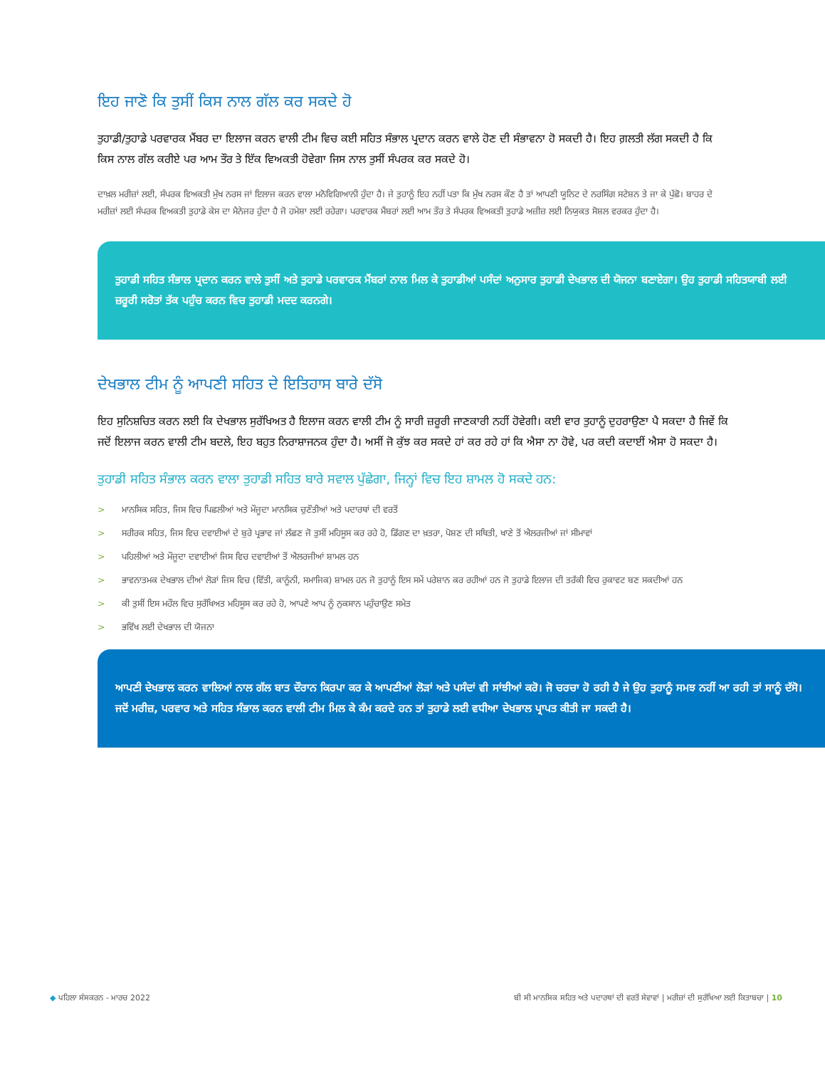ਇਹ ਜਾਣੋ ਕਿ ਤੁਸੀਂ ਕਿਸ ਨਾਲ ਗੱਲ ਕਰ ਸਕਦੇ ਹੋ
ਤੁਹਾਡੀ/ਤੁਹਾਡੇ ਪਰਵਾਰਕ ਮੈਂਬਰ ਦਾ ਇਲਾਜ ਕਰਨ ਵਾਲੀ ਟੀਮ ਵਿਚ ਕਈ ਸਹਿਤ ਸੰਭਾਲ ਪ੍ਰਦਾਨ ਕਰਨ ਵਾਲੇ ਹੋਣ ਦੀ ਸੰਭਾਵਨਾ ਹੋ ਸਕਦੀ ਹੈ। ਇਹ ਗ਼ਲਤੀ ਲੱਗ ਸਕਦੀ ਹੈ ਕਿ ਕਿਸ ਨਾਲ ਗੱਲ ਕਰੀਏ ਪਰ ਆਮ ਤੌਰ ਤੇ ਇੱਕ ਵਿਅਕਤੀ ਹੋਵੇਗਾ ਜਿਸ ਨਾਲ ਤੁਸੀਂ ਸੰਪਰਕ ਕਰ ਸਕਦੇ ਹੋ।
ਦਾਖ਼ਲ ਮਰੀਜ਼ਾਂ ਲਈ, ਸੰਪਰਕ ਵਿਅਕਤੀ ਮੁੱਖ ਨਰਸ ਜਾਂ ਇਲਾਜ ਕਰਨ ਵਾਲਾ ਮਨੋਵਿਗਿਆਨੀ ਹੁੰਦਾ ਹੈ। ਜੇ ਤੁਹਾਨੂੰ ਇਹ ਨਹੀਂ ਪਤਾ ਕਿ ਮੁੱਖ ਨਰਸ ਕੌਣ ਹੈ ਤਾਂ ਆਪਣੀ ਯੂਨਿਟ ਦੇ ਨਰਸਿੰਗ ਸਟੇਸ਼ਨ ਤੇ ਜਾ ਕੇ ਪੁੱਛੋ। ਬਾਹਰ ਦੇ ਮਰੀਜ਼ਾਂ ਲਈ ਸੰਪਰਕ ਵਿਅਕਤੀ ਤੁਹਾਡੇ ਕੇਸ ਦਾ ਮੈਨੇਜਰ ਹੁੰਦਾ ਹੈ ਜੋ ਹਮੇਸ਼ਾ ਲਈ ਰਹੇਗਾ। ਪਰਵਾਰਕ ਮੈਂਬਰਾਂ ਲਈ ਆਮ ਤੌਰ ਤੇ ਸੰਪਰਕ ਵਿਅਕਤੀ ਤੁਹਾਡੇ ਅਜ਼ੀਜ਼ ਲਈ ਨਿਯੁਕਤ ਸੋਸ਼ਲ ਵਰਕਰ ਹੁੰਦਾ ਹੈ।
ਤੁਹਾਡੀ ਸਹਿਤ ਸੰਭਾਲ ਪ੍ਰਦਾਨ ਕਰਨ ਵਾਲੇ ਤੁਸੀਂ ਅਤੇ ਤੁਹਾਡੇ ਪਰਵਾਰਕ ਮੈਂਬਰਾਂ ਨਾਲ ਮਿਲ ਕੇ ਤੁਹਾਡੀਆਂ ਪਸੰਦਾਂ ਅਨੁਸਾਰ ਤੁਹਾਡੀ ਦੇਖਭਾਲ ਦੀ ਯੋਜਨਾ ਬਣਾਏਗਾ। ਉਹ ਤੁਹਾਡੀ ਸਹਿਤਯਾਬੀ ਲਈ ਜ਼ਰੂਰੀ ਸਰੋਤਾਂ ਤੱਕ ਪਹੁੰਚ ਕਰਨ ਵਿਚ ਤੁਹਾਡੀ ਮਦਦ ਕਰਨਗੇ।
ਦੇਖਭਾਲ ਟੀਮ ਨੂੰ ਆਪਣੀ ਸਹਿਤ ਦੇ ਇਤਿਹਾਸ ਬਾਰੇ ਦੱਸੋ
ਇਹ ਸੁਨਿਸ਼ਚਿਤ ਕਰਨ ਲਈ ਕਿ ਦੇਖਭਾਲ ਸੁਰੱਖਿਅਤ ਹੈ ਇਲਾਜ ਕਰਨ ਵਾਲੀ ਟੀਮ ਨੂੰ ਸਾਰੀ ਜ਼ਰੂਰੀ ਜਾਣਕਾਰੀ ਨਹੀਂ ਹੋਵੇਗੀ। ਕਈ ਵਾਰ ਤੁਹਾਨੂੰ ਦੁਹਰਾਉਣਾ ਪੈ ਸਕਦਾ ਹੈ ਜਿਵੇਂ ਕਿ ਜਦੋਂ ਇਲਾਜ ਕਰਨ ਵਾਲੀ ਟੀਮ ਬਦਲੇ, ਇਹ ਬਹੁਤ ਨਿਰਾਸ਼ਾਜਨਕ ਹੁੰਦਾ ਹੈ। ਅਸੀਂ ਜੋ ਕੁੱਝ ਕਰ ਸਕਦੇ ਹਾਂ ਕਰ ਰਹੇ ਹਾਂ ਕਿ ਐਸਾ ਨਾ ਹੋਵੇ, ਪਰ ਕਦੀ ਕਦਾਈਂ ਐਸਾ ਹੋ ਸਕਦਾ ਹੈ।
ਤੁਹਾਡੀ ਸਹਿਤ ਸੰਭਾਲ ਕਰਨ ਵਾਲਾ ਤੁਹਾਡੀ ਸਹਿਤ ਬਾਰੇ ਸਵਾਲ ਪੁੱਛੇਗਾ, ਜਿਨ੍ਹਾਂ ਵਿਚ ਇਹ ਸ਼ਾਮਲ ਹੋ ਸਕਦੇ ਹਨ:
> ਮਾਨਸਿਕ ਸਹਿਤ, ਜਿਸ ਵਿਚ ਪਿਛਲੀਆਂ ਅਤੇ ਮੌਜੂਦਾ ਮਾਨਸਿਕ ਚੁਣੌਤੀਆਂ ਅਤੇ ਪਦਾਰਥਾਂ ਦੀ ਵਰਤੋਂ
> ਸਰੀਰਕ ਸਹਿਤ, ਜਿਸ ਵਿਚ ਦਵਾਈਆਂ ਦੇ ਬੁਰੇ ਪ੍ਰਭਾਵ ਜਾਂ ਲੱਛਣ ਜੋ ਤੁਸੀਂ ਮਹਿਸੂਸ ਕਰ ਰਹੇ ਹੋ, ਡਿੱਗਣ ਦਾ ਖ਼ਤਰਾ, ਪੋਸ਼ਣ ਦੀ ਸਥਿਤੀ, ਖਾਣੇ ਤੋਂ ਐਲਰਜੀਆਂ ਜਾਂ ਸੀਮਾਵਾਂ
> ਪਹਿਲੀਆਂ ਅਤੇ ਮੌਜੂਦਾ ਦਵਾਈਆਂ ਜਿਸ ਵਿਚ ਦਵਾਈਆਂ ਤੋਂ ਐਲਰਜੀਆਂ ਸ਼ਾਮਲ ਹਨ
> ਭਾਵਨਾਤਮਕ ਦੇਖਭਾਲ ਦੀਆਂ ਲੋੜਾਂ ਜਿਸ ਵਿਚ (ਵਿੱਤੀ, ਕਾਨੂੰਨੀ, ਸਮਾਜਿਕ) ਸ਼ਾਮਲ ਹਨ ਜੋ ਤੁਹਾਨੂੰ ਇਸ ਸਮੇਂ ਪਰੇਸ਼ਾਨ ਕਰ ਰਹੀਆਂ ਹਨ ਜੋ ਤੁਹਾਡੇ ਇਲਾਜ ਦੀ ਤਰੱਕੀ ਵਿਚ ਰੁਕਾਵਟ ਬਣ ਸਕਦੀਆਂ ਹਨ
> ਕੀ ਤੁਸੀਂ ਇਸ ਮਹੌਲ ਵਿਚ ਸੁਰੱਖਿਅਤ ਮਹਿਸੂਸ ਕਰ ਰਹੇ ਹੋ, ਆਪਣੇ ਆਪ ਨੂੰ ਨੁਕਸਾਨ ਪਹੁੰਚਾਉਣ ਸਮੇਤ
> ਭਵਿੱਖ ਲਈ ਦੇਖਭਾਲ ਦੀ ਯੋਜਨਾ
ਆਪਣੀ ਦੇਖਭਾਲ ਕਰਨ ਵਾਲਿਆਂ ਨਾਲ ਗੱਲ ਬਾਤ ਦੌਰਾਨ ਕਿਰਪਾ ਕਰ ਕੇ ਆਪਣੀਆਂ ਲੋੜਾਂ ਅਤੇ ਪਸੰਦਾਂ ਵੀ ਸਾਂਝੀਆਂ ਕਰੋ। ਜੋ ਚਰਚਾ ਹੋ ਰਹੀ ਹੈ ਜੇ ਉਹ ਤੁਹਾਨੂੰ ਸਮਝ ਨਹੀਂ ਆ ਰਹੀ ਤਾਂ ਸਾਨੂੰ ਦੱਸੋ। ਜਦੋਂ ਮਰੀਜ਼, ਪਰਵਾਰ ਅਤੇ ਸਹਿਤ ਸੰਭਾਲ ਕਰਨ ਵਾਲੀ ਟੀਮ ਮਿਲ ਕੇ ਕੰਮ ਕਰਦੇ ਹਨ ਤਾਂ ਤੁਹਾਡੇ ਲਈ ਵਧੀਆ ਦੇਖਭਾਲ ਪ੍ਰਾਪਤ ਕੀਤੀ ਜਾ ਸਕਦੀ ਹੈ।
◆ ਪਹਿਲਾ ਸੰਸਕਰਨ - ਮਾਰਚ 2022 ਬੀ ਸੀ ਮਾਨਸਿਕ ਸਹਿਤ ਅਤੇ ਪਦਾਰਥਾਂ ਦੀ ਵਰਤੋਂ ਸੇਵਾਵਾਂ | ਮਰੀਜ਼ਾਂ ਦੀ ਸੁਰੱਖਿਆ ਲਈ ਕਿਤਾਬਚਾ | 10